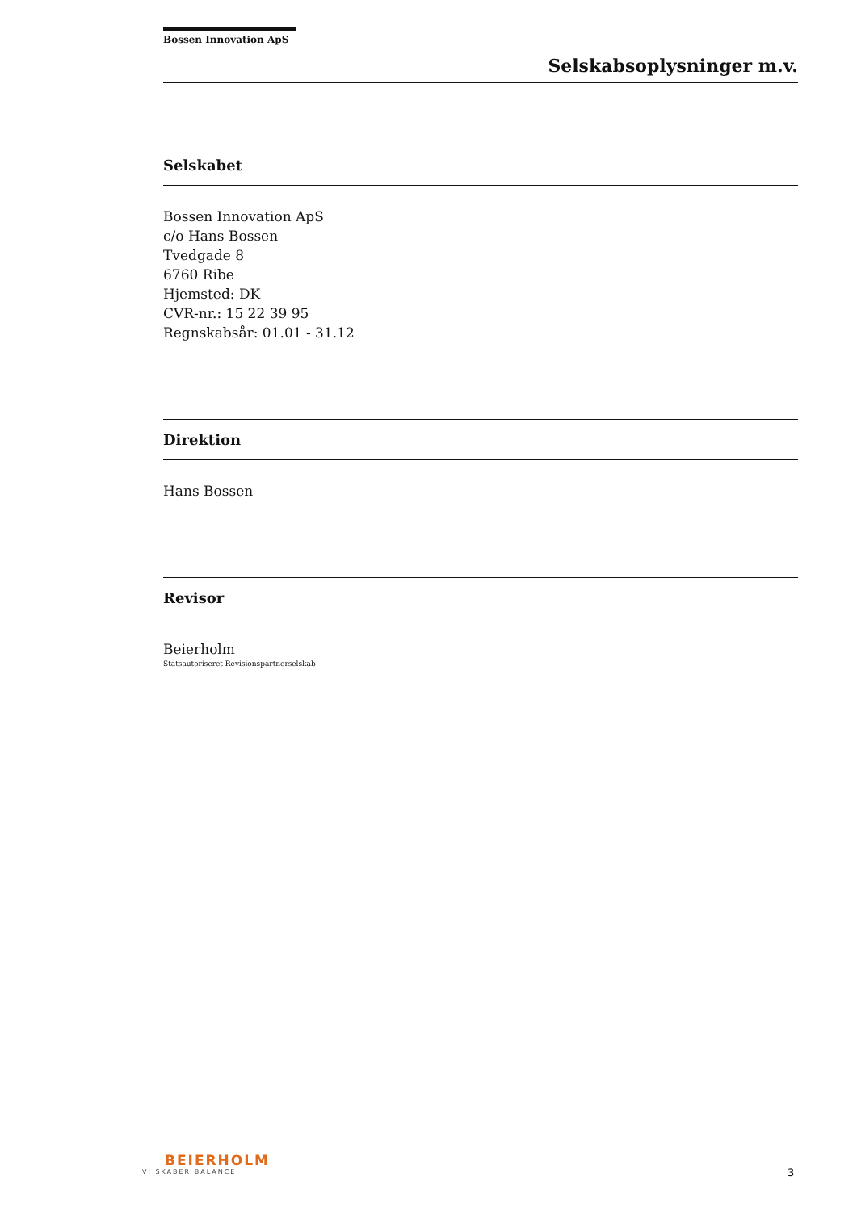Bossen Innovation ApS
Selskabsoplysninger m.v.
Selskabet
Bossen Innovation ApS
c/o Hans Bossen
Tvedgade 8
6760 Ribe
Hjemsted: DK
CVR-nr.: 15 22 39 95
Regnskabsår: 01.01 - 31.12
Direktion
Hans Bossen
Revisor
Beierholm
Statsautoriseret Revisionspartnerselskab
BEIERHOLM
VI SKABER BALANCE
3